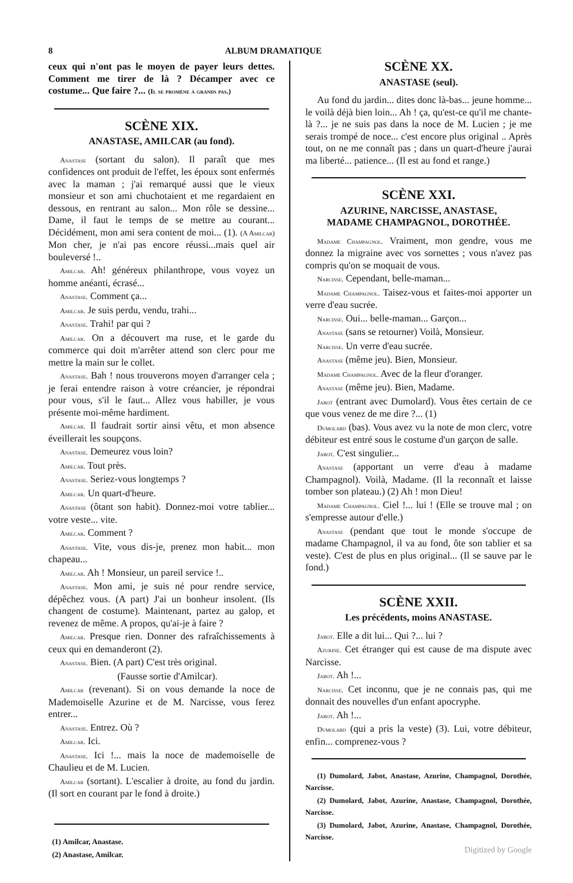8 ALBUM DRAMATIQUE
ceux qui n'ont pas le moyen de payer leurs dettes. Comment me tirer de là ? Décamper avec ce costume... Que faire ?... (Il se promène à grands pas.)
SCÈNE XIX.
ANASTASE, AMILCAR (au fond).
Anastase (sortant du salon). Il paraît que mes confidences ont produit de l'effet, les époux sont enfermés avec la maman ; j'ai remarqué aussi que le vieux monsieur et son ami chuchotaient et me regardaient en dessous, en rentrant au salon... Mon rôle se dessine... Dame, il faut le temps de se mettre au courant... Décidément, mon ami sera content de moi... (1). (A Amilcar) Mon cher, je n'ai pas encore réussi...mais quel air bouleversé !..
Amilcar. Ah! généreux philanthrope, vous voyez un homme anéanti, écrasé...
Anastase. Comment ça...
Amilcar. Je suis perdu, vendu, trahi...
Anastase. Trahi! par qui ?
Amilcar. On a découvert ma ruse, et le garde du commerce qui doit m'arrêter attend son clerc pour me mettre la main sur le collet.
Anastase. Bah ! nous trouverons moyen d'arranger cela ; je ferai entendre raison à votre créancier, je répondrai pour vous, s'il le faut... Allez vous habiller, je vous présente moi-même hardiment.
Amilcar. Il faudrait sortir ainsi vêtu, et mon absence éveillerait les soupçons.
Anastase. Demeurez vous loin?
Amilcar. Tout près.
Anastase. Seriez-vous longtemps ?
Amilcar. Un quart-d'heure.
Anastase (ôtant son habit). Donnez-moi votre tablier... votre veste... vite.
Amilcar. Comment ?
Anastase. Vite, vous dis-je, prenez mon habit... mon chapeau...
Amilcar. Ah ! Monsieur, un pareil service !..
Anastase. Mon ami, je suis né pour rendre service, dépêchez vous. (A part) J'ai un bonheur insolent. (Ils changent de costume). Maintenant, partez au galop, et revenez de même. A propos, qu'ai-je à faire ?
Amilcar. Presque rien. Donner des rafraîchissements à ceux qui en demanderont (2).
Anastase. Bien. (A part) C'est très original.
(Fausse sortie d'Amilcar).
Amilcar (revenant). Si on vous demande la noce de Mademoiselle Azurine et de M. Narcisse, vous ferez entrer...
Anastase. Entrez. Où ?
Amilcar. Ici.
Anastase. Ici !... mais la noce de mademoiselle de Chaulieu et de M. Lucien.
Amilcar (sortant). L'escalier à droite, au fond du jardin. (Il sort en courant par le fond à droite.)
(1) Amilcar, Anastase.
(2) Anastase, Amilcar.
SCÈNE XX.
ANASTASE (seul).
Au fond du jardin... dites donc là-bas... jeune homme... le voilà déjà bien loin... Ah ! ça, qu'est-ce qu'il me chante-là ?... je ne suis pas dans la noce de M. Lucien ; je me serais trompé de noce... c'est encore plus original .. Après tout, on ne me connaît pas ; dans un quart-d'heure j'aurai ma liberté... patience... (Il est au fond et range.)
SCÈNE XXI.
AZURINE, NARCISSE, ANASTASE,
MADAME CHAMPAGNOL, DOROTHÉE.
Madame Champagnol. Vraiment, mon gendre, vous me donnez la migraine avec vos sornettes ; vous n'avez pas compris qu'on se moquait de vous.
Narcisse. Cependant, belle-maman...
Madame Champagnol. Taisez-vous et faites-moi apporter un verre d'eau sucrée.
Narcisse. Oui... belle-maman... Garçon...
Anastase (sans se retourner) Voilà, Monsieur.
Narcisse. Un verre d'eau sucrée.
Anastase (même jeu). Bien, Monsieur.
Madame Champagnol. Avec de la fleur d'oranger.
Anastase (même jeu). Bien, Madame.
Jabot (entrant avec Dumolard). Vous êtes certain de ce que vous venez de me dire ?... (1)
Dumolard (bas). Vous avez vu la note de mon clerc, votre débiteur est entré sous le costume d'un garçon de salle.
Jabot. C'est singulier...
Anastase (apportant un verre d'eau à madame Champagnol). Voilà, Madame. (Il la reconnaît et laisse tomber son plateau.) (2) Ah ! mon Dieu!
Madame Champagnol. Ciel !... lui ! (Elle se trouve mal ; on s'empresse autour d'elle.)
Anastase (pendant que tout le monde s'occupe de madame Champagnol, il va au fond, ôte son tablier et sa veste). C'est de plus en plus original... (Il se sauve par le fond.)
SCÈNE XXII.
Les précédents, moins ANASTASE.
Jabot. Elle a dit lui... Qui ?... lui ?
Azurine. Cet étranger qui est cause de ma dispute avec Narcisse.
Jabot. Ah !...
Narcisse. Cet inconnu, que je ne connais pas, qui me donnait des nouvelles d'un enfant apocryphe.
Jabot. Ah !...
Dumolard (qui a pris la veste) (3). Lui, votre débiteur, enfin... comprenez-vous ?
(1) Dumolard, Jabot, Anastase, Azurine, Champagnol, Dorothée, Narcisse.
(2) Dumolard, Jabot, Azurine, Anastase, Champagnol, Dorothée, Narcisse.
(3) Dumolard, Jabot, Azurine, Anastase, Champagnol, Dorothée, Narcisse.
Digitized by Google